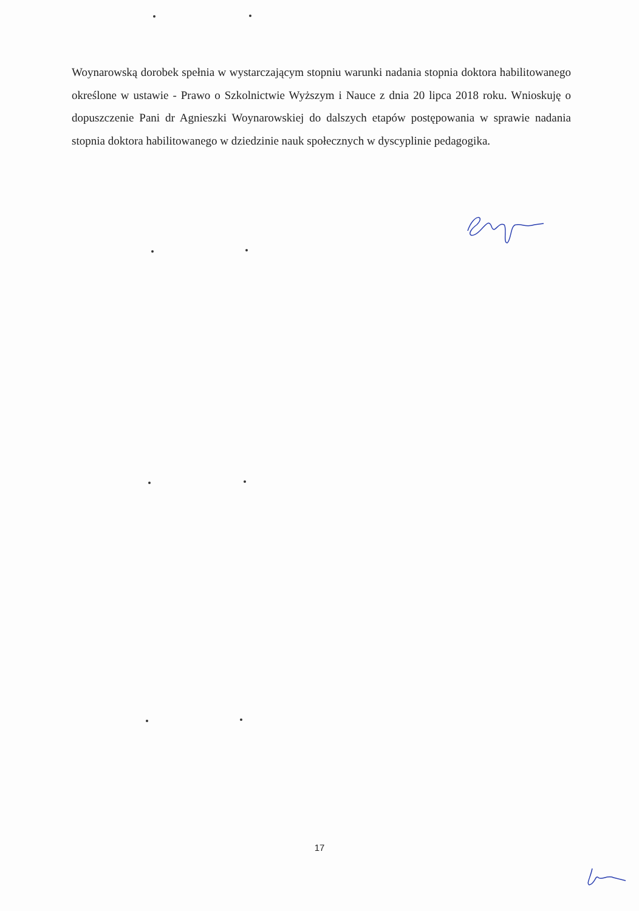Woynarowską dorobek spełnia w wystarczającym stopniu warunki nadania stopnia doktora habilitowanego określone w ustawie - Prawo o Szkolnictwie Wyższym i Nauce z dnia 20 lipca 2018 roku. Wnioskuję o dopuszczenie Pani dr Agnieszki Woynarowskiej do dalszych etapów postępowania w sprawie nadania stopnia doktora habilitowanego w dziedzinie nauk społecznych w dyscyplinie pedagogika.
17